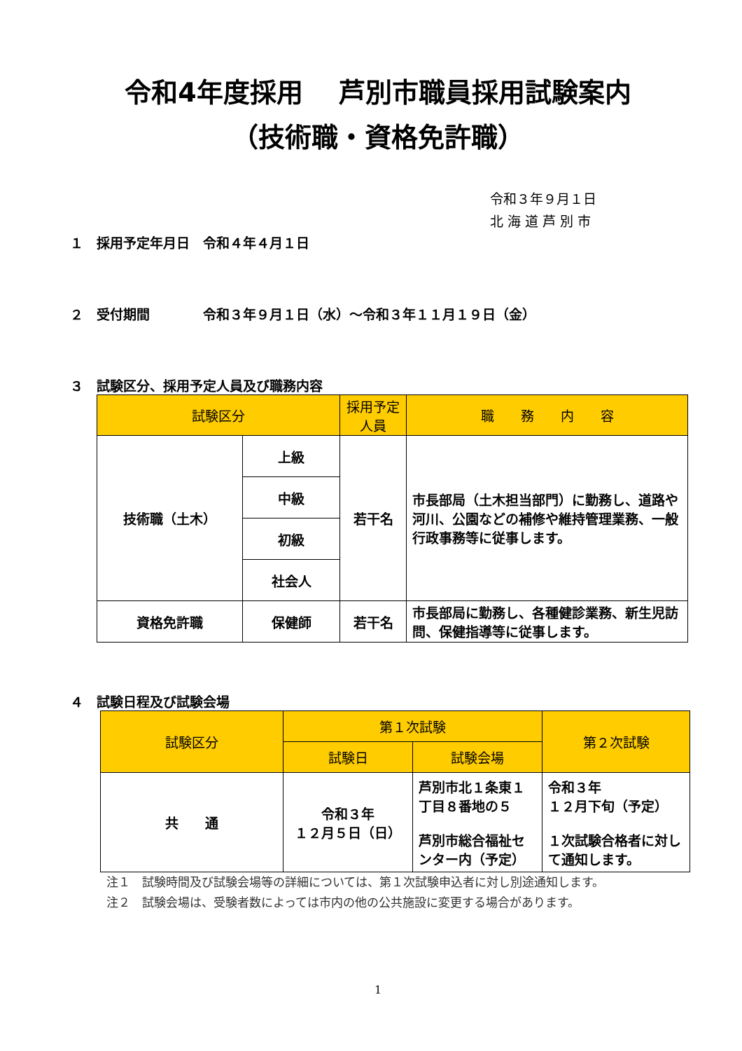令和4年度採用　 芦別市職員採用試験案内
（技術職・資格免許職）
令和３年９月１日
北 海 道 芦 別 市
１　採用予定年月日　令和４年４月１日
２　受付期間　　　　令和３年９月１日（水）～令和３年１１月１９日（金）
３　試験区分、採用予定人員及び職務内容
| 試験区分 | | 採用予定人員 | 職 務 内 容 |
| --- | --- | --- | --- |
| 技術職（土木） | 上級 | 若干名 | 市長部局（土木担当部門）に勤務し、道路や河川、公園などの補修や維持管理業務、一般行政事務等に従事します。 |
| | 中級 | | |
| | 初級 | | |
| | 社会人 | | |
| 資格免許職 | 保健師 | 若干名 | 市長部局に勤務し、各種健診業務、新生児訪問、保健指導等に従事します。 |
４　試験日程及び試験会場
| 試験区分 | 第１次試験 | | 第２次試験 |
| --- | --- | --- | --- |
| | 試験日 | 試験会場 | |
| 共 通 | 令和３年 １２月５日（日） | 芦別市北１条東１丁目８番地の５ 芦別市総合福祉センター内（予定） | 令和３年 １２月下旬（予定） １次試験合格者に対して通知します。 |
注１　試験時間及び試験会場等の詳細については、第１次試験申込者に対し別途通知します。
注２　試験会場は、受験者数によっては市内の他の公共施設に変更する場合があります。
1